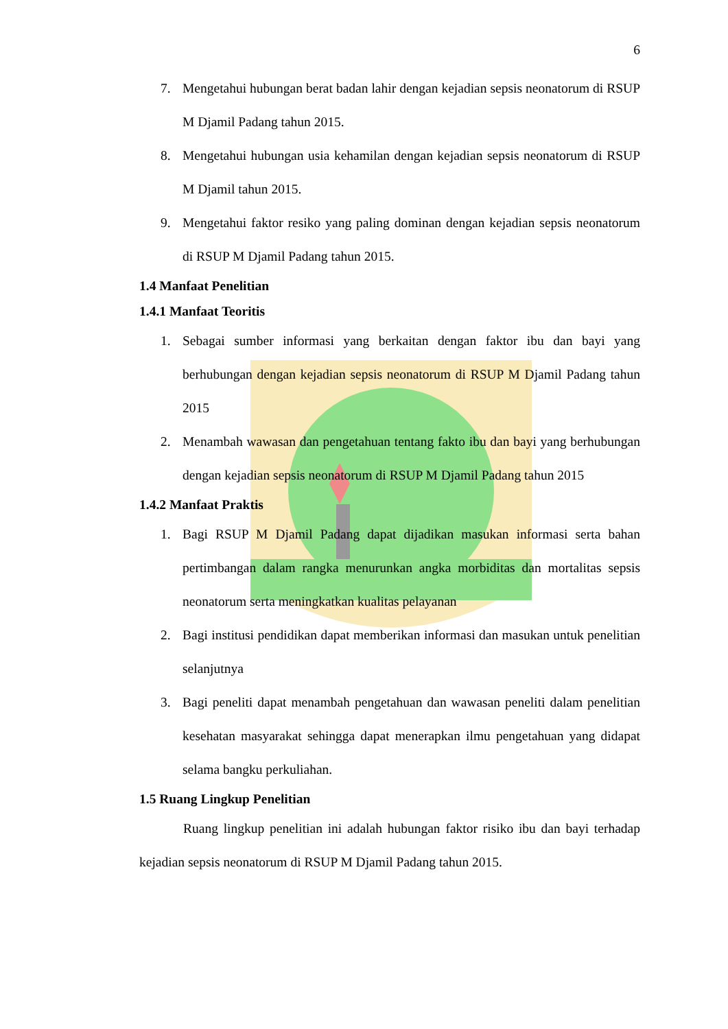6
7. Mengetahui hubungan berat badan lahir dengan kejadian sepsis neonatorum di RSUP M Djamil Padang tahun 2015.
8. Mengetahui hubungan usia kehamilan dengan kejadian sepsis neonatorum di RSUP M Djamil tahun 2015.
9. Mengetahui faktor resiko yang paling dominan dengan kejadian sepsis neonatorum di RSUP M Djamil Padang tahun 2015.
1.4 Manfaat Penelitian
1.4.1 Manfaat Teoritis
1. Sebagai sumber informasi yang berkaitan dengan faktor ibu dan bayi yang berhubungan dengan kejadian sepsis neonatorum di RSUP M Djamil Padang tahun 2015
2. Menambah wawasan dan pengetahuan tentang fakto ibu dan bayi yang berhubungan dengan kejadian sepsis neonatorum di RSUP M Djamil Padang tahun 2015
1.4.2 Manfaat Praktis
1. Bagi RSUP M Djamil Padang dapat dijadikan masukan informasi serta bahan pertimbangan dalam rangka menurunkan angka morbiditas dan mortalitas sepsis neonatorum serta meningkatkan kualitas pelayanan
2. Bagi institusi pendidikan dapat memberikan informasi dan masukan untuk penelitian selanjutnya
3. Bagi peneliti dapat menambah pengetahuan dan wawasan peneliti dalam penelitian kesehatan masyarakat sehingga dapat menerapkan ilmu pengetahuan yang didapat selama bangku perkuliahan.
1.5 Ruang Lingkup Penelitian
Ruang lingkup penelitian ini adalah hubungan faktor risiko ibu dan bayi terhadap kejadian sepsis neonatorum di RSUP M Djamil Padang tahun 2015.